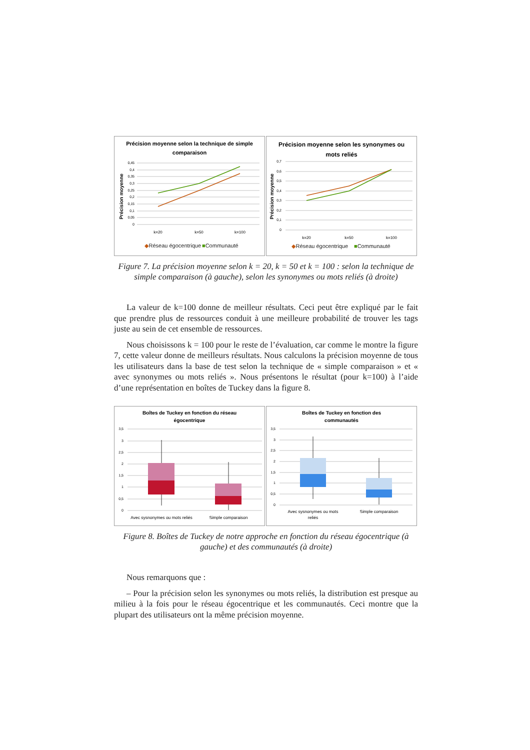Précision moyenne selon la technique de simple
comparaison
Précision moyenne
0,45
0,4
0,35
0,3
0,25
0,2
0,15
0,1
0,05
0
k=20
k=50
k=100
◆Réseau égocentrique
■Communauté
Précision moyenne selon les synonymes ou
mots reliés
Précision moyenne
0,7
0,6
0,5
0,4
0,3
0,2
0,1
0
k=20
k=50
k=100
◆Réseau égocentrique
■Communauté
Figure 7. La précision moyenne selon k = 20, k = 50 et k = 100 : selon la technique de simple comparaison (à gauche), selon les synonymes ou mots reliés (à droite)
La valeur de k=100 donne de meilleur résultats. Ceci peut être expliqué par le fait que prendre plus de ressources conduit à une meilleure probabilité de trouver les tags juste au sein de cet ensemble de ressources.
Nous choisissons k = 100 pour le reste de l’évaluation, car comme le montre la figure 7, cette valeur donne de meilleurs résultats. Nous calculons la précision moyenne de tous les utilisateurs dans la base de test selon la technique de « simple comparaison » et « avec synonymes ou mots reliés ». Nous présentons le résultat (pour k=100) à l’aide d’une représentation en boîtes de Tuckey dans la figure 8.
Boîtes de Tuckey en fonction du réseau
égocentrique
3,5
3
2,5
2
1,5
1
0,5
0
Avec sysnonymes ou mots reliés
Simple comparaison
Boîtes de Tuckey en fonction des
communautés
3,5
3
2,5
2
1,5
1
0,5
0
Avec sysnonymes ou mots
reliés
Simple comparaison
Figure 8. Boîtes de Tuckey de notre approche en fonction du réseau égocentrique (à gauche) et des communautés (à droite)
Nous remarquons que :
– Pour la précision selon les synonymes ou mots reliés, la distribution est presque au milieu à la fois pour le réseau égocentrique et les communautés. Ceci montre que la plupart des utilisateurs ont la même précision moyenne.